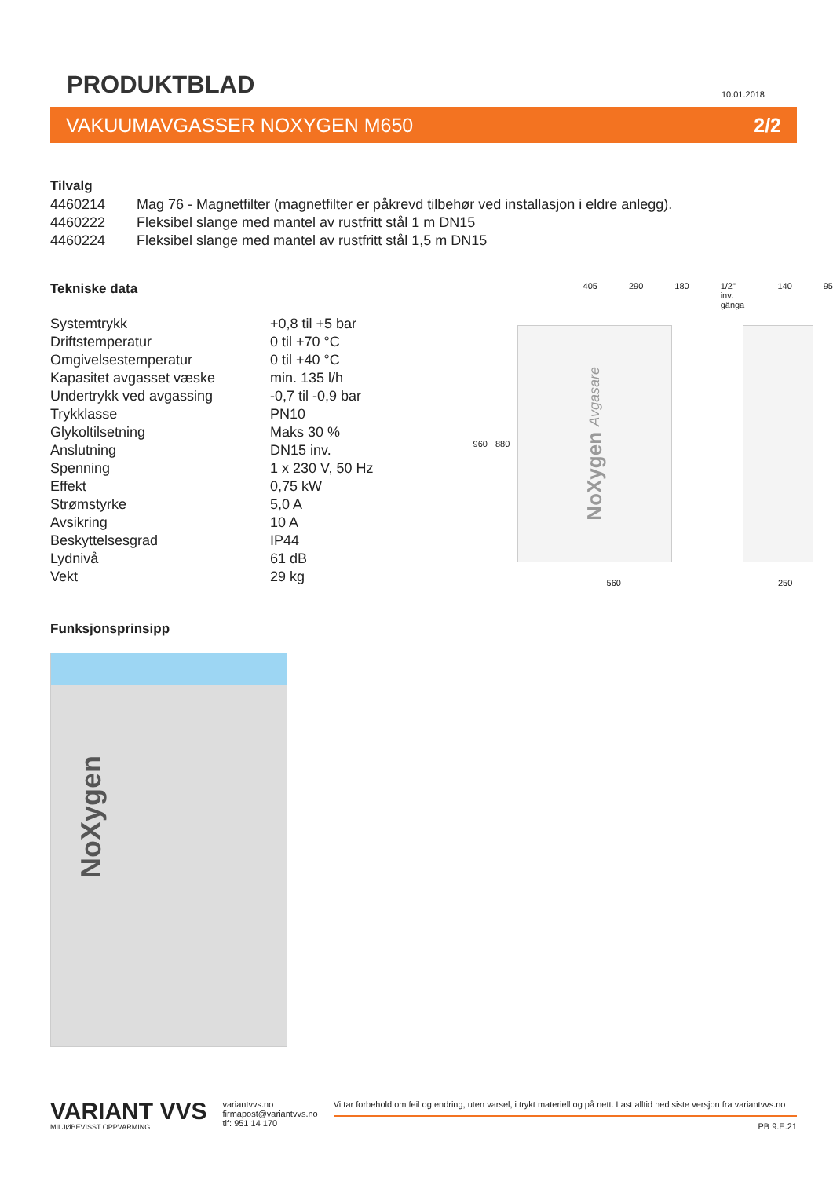PRODUKTBLAD
10.01.2018
VAKUUMAVGASSER NOXYGEN M650 2/2
Tilvalg
| 4460214 | Mag 76 - Magnetfilter (magnetfilter er påkrevd tilbehør ved installasjon i eldre anlegg). |
| 4460222 | Fleksibel slange med mantel av rustfritt stål 1 m DN15 |
| 4460224 | Fleksibel slange med mantel av rustfritt stål 1,5 m DN15 |
Tekniske data
| Systemtrykk | +0,8 til +5 bar |
| Driftstemperatur | 0 til +70 °C |
| Omgivelsestemperatur | 0 til +40 °C |
| Kapasitet avgasset væske | min. 135 l/h |
| Undertrykk ved avgassing | -0,7 til -0,9 bar |
| Trykklasse | PN10 |
| Glykoltilsetning | Maks 30 % |
| Anslutning | DN15 inv. |
| Spenning | 1 x 230 V, 50 Hz |
| Effekt | 0,75 kW |
| Strømstyrke | 5,0 A |
| Avsikring | 10 A |
| Beskyttelsesgrad | IP44 |
| Lydnivå | 61 dB |
| Vekt | 29 kg |
Funksjonsprinsipp
NoXygen
405 290 180 1/2" inv. gänga 140 95
960 880
NoXygen Avgasare
560 250
VARIANT VVS
MILJØBEVISST OPPVARMING
variantvvs.no
firmapost@variantvvs.no
tlf: 951 14 170
Vi tar forbehold om feil og endring, uten varsel, i trykt materiell og på nett. Last alltid ned siste versjon fra variantvvs.no
PB 9.E.21